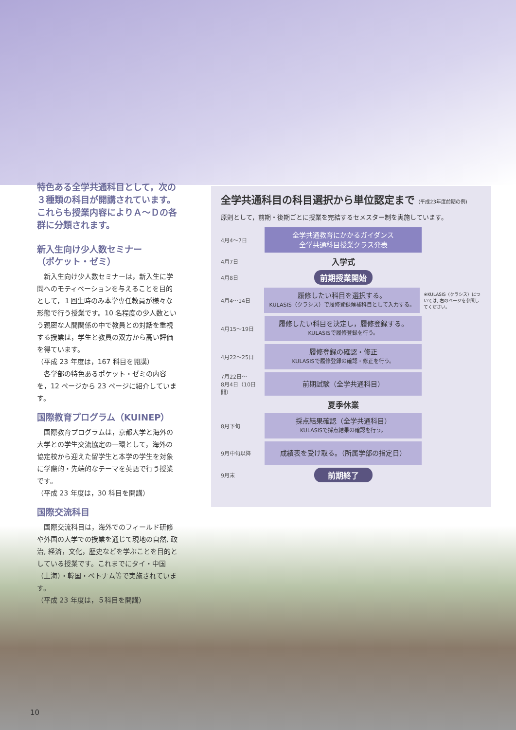特色ある全学共通科目として，次の３種類の科目が開講されています。これらも授業内容によりＡ～Ｄの各群に分類されます。
新入生向け少人数セミナー
（ポケット・ゼミ）
　新入生向け少人数セミナーは，新入生に学問へのモティベーションを与えることを目的として，１回生時のみ本学専任教員が様々な形態で行う授業です。10 名程度の少人数という親密な人間関係の中で教員との対話を重視する授業は，学生と教員の双方から高い評価を得ています。
（平成 23 年度は，167 科目を開講）
　各学部の特色あるポケット・ゼミの内容を，12 ページから 23 ページに紹介しています。
国際教育プログラム（KUINEP）
　国際教育プログラムは，京都大学と海外の大学との学生交流協定の一環として，海外の協定校から迎えた留学生と本学の学生を対象に学際的・先端的なテーマを英語で行う授業です。
（平成 23 年度は，30 科目を開講）
国際交流科目
　国際交流科目は，海外でのフィールド研修や外国の大学での授業を通じて現地の自然, 政治, 経済，文化，歴史などを学ぶことを目的としている授業です。これまでにタイ・中国（上海）・韓国・ベトナム等で実施されています。
（平成 23 年度は，５科目を開講）
全学共通科目の科目選択から単位認定まで (平成23年度前期の例)
原則として，前期・後期ごとに授業を完結するセメスター制を実施しています。
4月4～7日
全学共通教育にかかるガイダンス
全学共通科目授業クラス発表
4月7日
入学式
4月8日
前期授業開始
4月4～14日
履修したい科目を選択する。
KULASIS（クラシス）で履修登録候補科目として入力する。
※KULASIS（クラシス）については, 右のページを参照してください。
4月15～19日
履修したい科目を決定し，履修登録する。
KULASISで履修登録を行う。
4月22～25日
履修登録の確認・修正
KULASISで履修登録の確認・修正を行う。
7月22日～
8月4日（10日間）
前期試験（全学共通科目）
夏季休業
8月下旬
採点結果確認（全学共通科目）
KULASISで採点結果の確認を行う。
9月中旬以降
成績表を受け取る。（所属学部の指定日）
9月末
前期終了
10